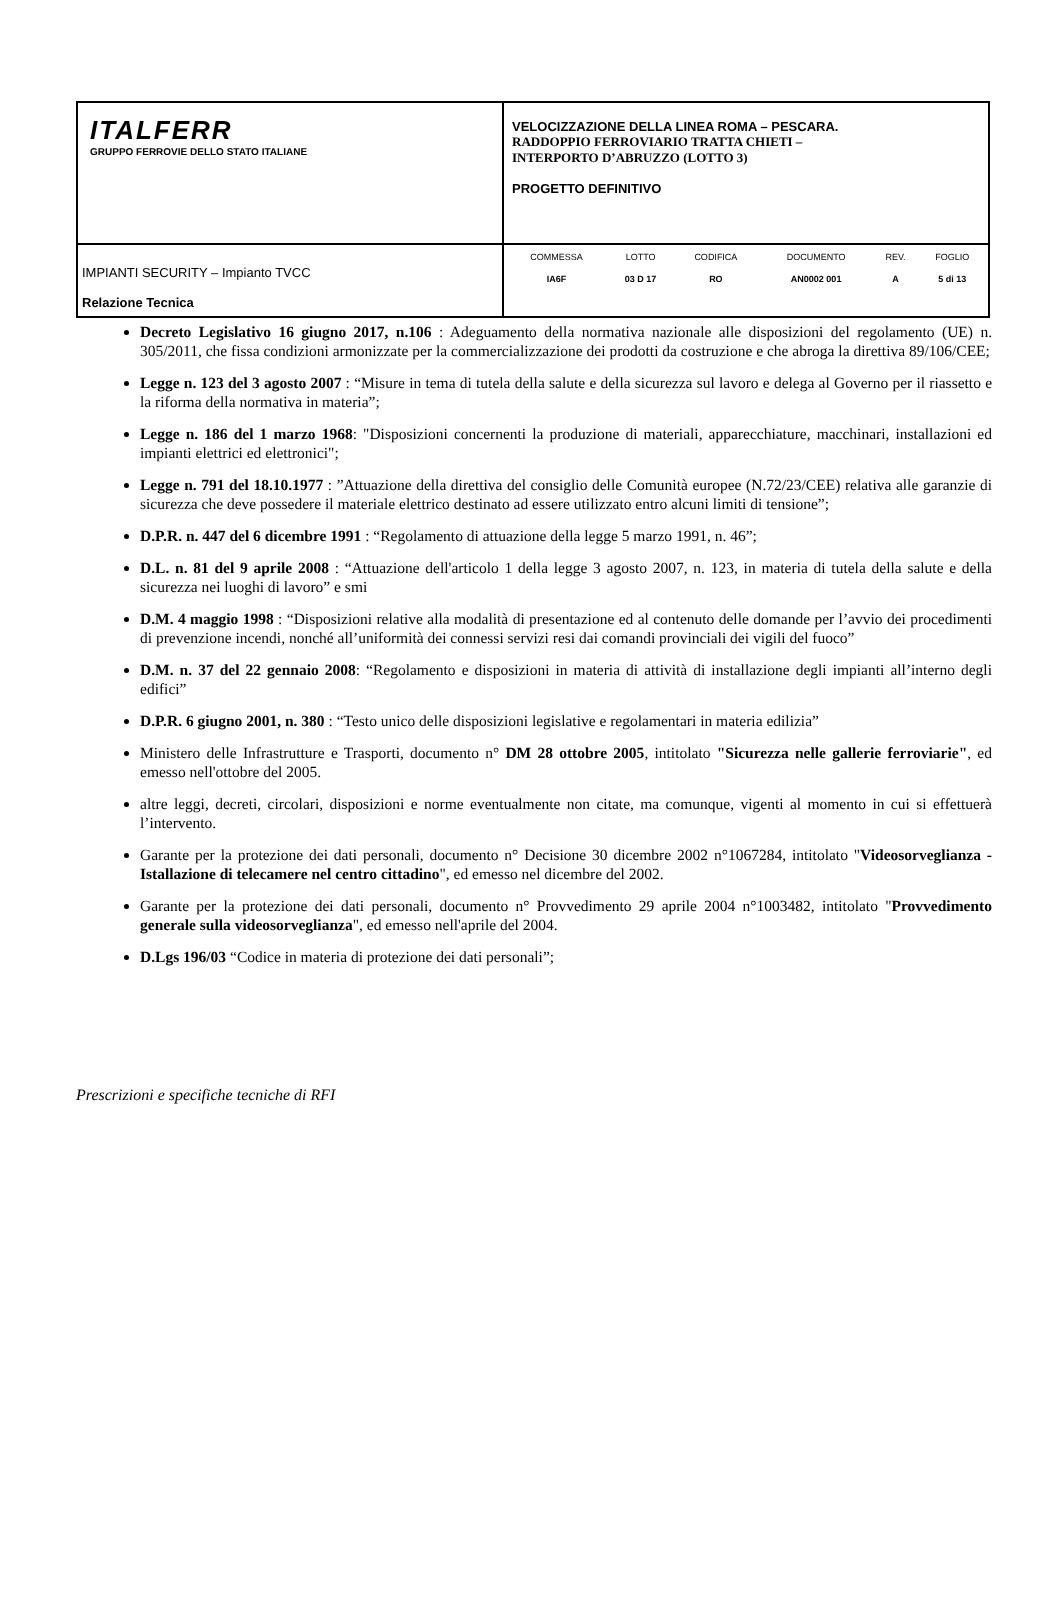| ITALFERR GRUPPO FERROVIE DELLO STATO ITALIANE | VELOCIZZAZIONE DELLA LINEA ROMA – PESCARA. RADDOPPIO FERROVIARIO TRATTA CHIETI – INTERPORTO D’ABRUZZO (LOTTO 3) PROGETTO DEFINITIVO |
| IMPIANTI SECURITY – Impianto TVCC Relazione Tecnica | / COMMESSA / LOTTO / CODIFICA / DOCUMENTO / REV. / FOGLIO / / IA6F / 03 D 17 / RO / AN0002 001 / A / 5 di 13 / |
Decreto Legislativo 16 giugno 2017, n.106 : Adeguamento della normativa nazionale alle disposizioni del regolamento (UE) n. 305/2011, che fissa condizioni armonizzate per la commercializzazione dei prodotti da costruzione e che abroga la direttiva 89/106/CEE;
Legge n. 123 del 3 agosto 2007 : “Misure in tema di tutela della salute e della sicurezza sul lavoro e delega al Governo per il riassetto e la riforma della normativa in materia”;
Legge n. 186 del 1 marzo 1968: "Disposizioni concernenti la produzione di materiali, apparecchiature, macchinari, installazioni ed impianti elettrici ed elettronici";
Legge n. 791 del 18.10.1977 : ”Attuazione della direttiva del consiglio delle Comunità europee (N.72/23/CEE) relativa alle garanzie di sicurezza che deve possedere il materiale elettrico destinato ad essere utilizzato entro alcuni limiti di tensione”;
D.P.R. n. 447 del 6 dicembre 1991 : “Regolamento di attuazione della legge 5 marzo 1991, n. 46”;
D.L. n. 81 del 9 aprile 2008 : “Attuazione dell'articolo 1 della legge 3 agosto 2007, n. 123, in materia di tutela della salute e della sicurezza nei luoghi di lavoro” e smi
D.M. 4 maggio 1998 : “Disposizioni relative alla modalità di presentazione ed al contenuto delle domande per l’avvio dei procedimenti di prevenzione incendi, nonché all’uniformità dei connessi servizi resi dai comandi provinciali dei vigili del fuoco”
D.M. n. 37 del 22 gennaio 2008: “Regolamento e disposizioni in materia di attività di installazione degli impianti all’interno degli edifici”
D.P.R. 6 giugno 2001, n. 380 : “Testo unico delle disposizioni legislative e regolamentari in materia edilizia”
Ministero delle Infrastrutture e Trasporti, documento n° DM 28 ottobre 2005, intitolato "Sicurezza nelle gallerie ferroviarie", ed emesso nell'ottobre del 2005.
altre leggi, decreti, circolari, disposizioni e norme eventualmente non citate, ma comunque, vigenti al momento in cui si effettuerà l’intervento.
Garante per la protezione dei dati personali, documento n° Decisione 30 dicembre 2002 n°1067284, intitolato "Videosorveglianza - Istallazione di telecamere nel centro cittadino", ed emesso nel dicembre del 2002.
Garante per la protezione dei dati personali, documento n° Provvedimento 29 aprile 2004 n°1003482, intitolato "Provvedimento generale sulla videosorveglianza", ed emesso nell'aprile del 2004.
D.Lgs 196/03 “Codice in materia di protezione dei dati personali”;
Prescrizioni e specifiche tecniche di RFI